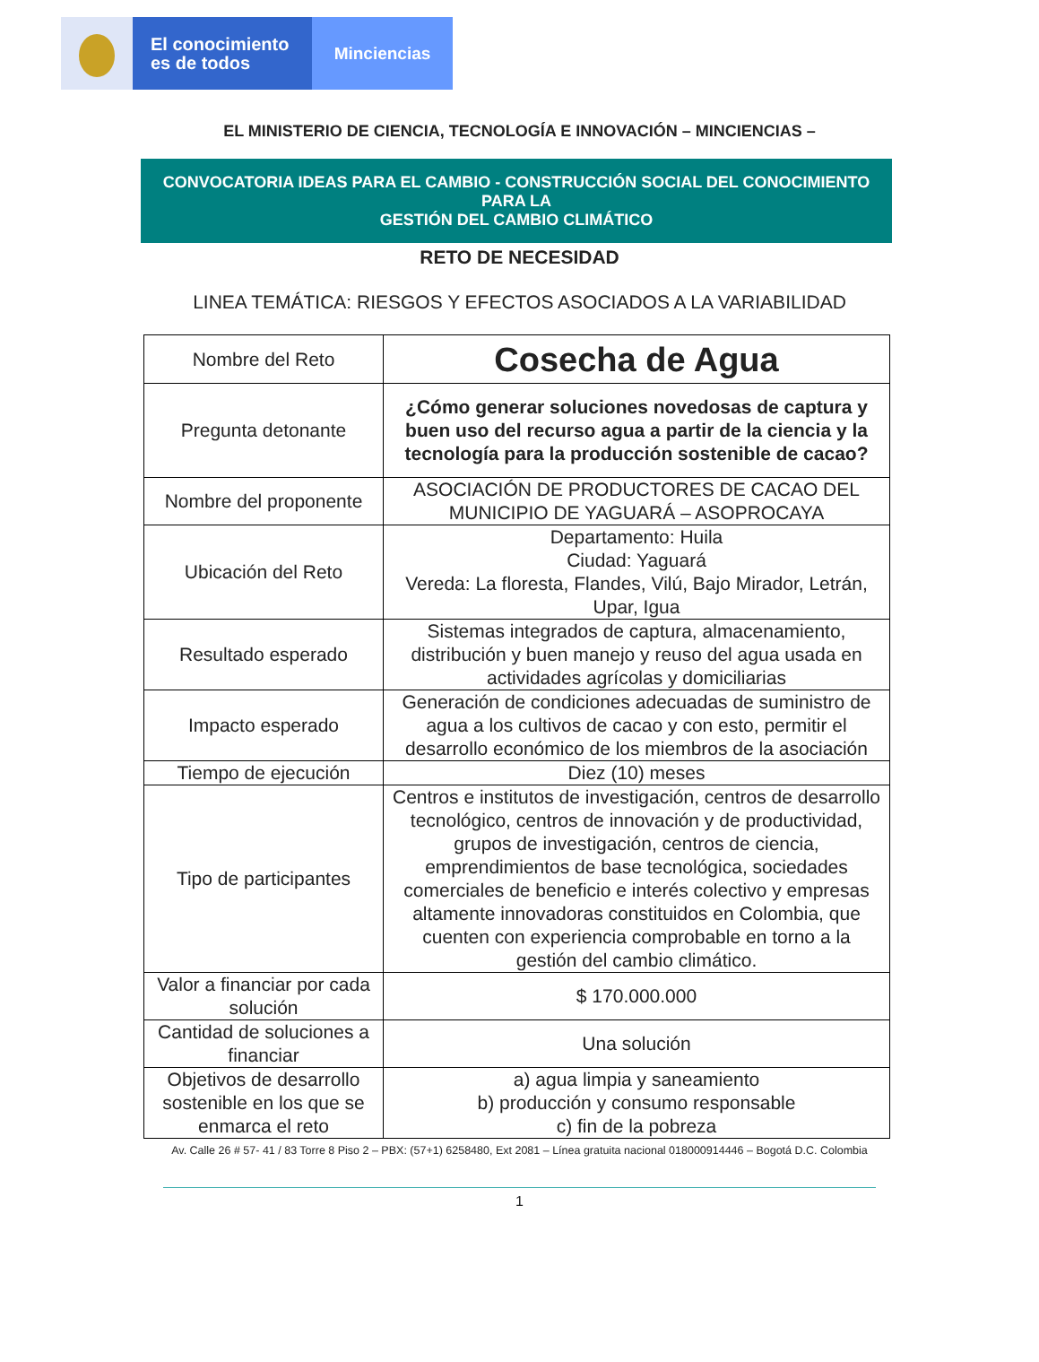El conocimiento
es de todos
Minciencias
EL MINISTERIO DE CIENCIA, TECNOLOGÍA E INNOVACIÓN – MINCIENCIAS –
CONVOCATORIA IDEAS PARA EL CAMBIO - CONSTRUCCIÓN SOCIAL DEL CONOCIMIENTO PARA LA
GESTIÓN DEL CAMBIO CLIMÁTICO
RETO DE NECESIDAD
LINEA TEMÁTICA: RIESGOS Y EFECTOS ASOCIADOS A LA VARIABILIDAD
| Nombre del Reto | Cosecha de Agua |
| Pregunta detonante | ¿Cómo generar soluciones novedosas de captura y buen uso del recurso agua a partir de la ciencia y la tecnología para la producción sostenible de cacao? |
| Nombre del proponente | ASOCIACIÓN DE PRODUCTORES DE CACAO DEL MUNICIPIO DE YAGUARÁ – ASOPROCAYA |
| Ubicación del Reto | Departamento: Huila Ciudad: Yaguará Vereda: La floresta, Flandes, Vilú, Bajo Mirador, Letrán, Upar, Igua |
| Resultado esperado | Sistemas integrados de captura, almacenamiento, distribución y buen manejo y reuso del agua usada en actividades agrícolas y domiciliarias |
| Impacto esperado | Generación de condiciones adecuadas de suministro de agua a los cultivos de cacao y con esto, permitir el desarrollo económico de los miembros de la asociación |
| Tiempo de ejecución | Diez (10) meses |
| Tipo de participantes | Centros e institutos de investigación, centros de desarrollo tecnológico, centros de innovación y de productividad, grupos de investigación, centros de ciencia, emprendimientos de base tecnológica, sociedades comerciales de beneficio e interés colectivo y empresas altamente innovadoras constituidos en Colombia, que cuenten con experiencia comprobable en torno a la gestión del cambio climático. |
| Valor a financiar por cada solución | $ 170.000.000 |
| Cantidad de soluciones a financiar | Una solución |
| Objetivos de desarrollo sostenible en los que se enmarca el reto | a) agua limpia y saneamiento b) producción y consumo responsable c) fin de la pobreza |
Av. Calle 26 # 57- 41 / 83 Torre 8 Piso 2 – PBX: (57+1) 6258480, Ext 2081 – Línea gratuita nacional 018000914446 – Bogotá D.C. Colombia
1